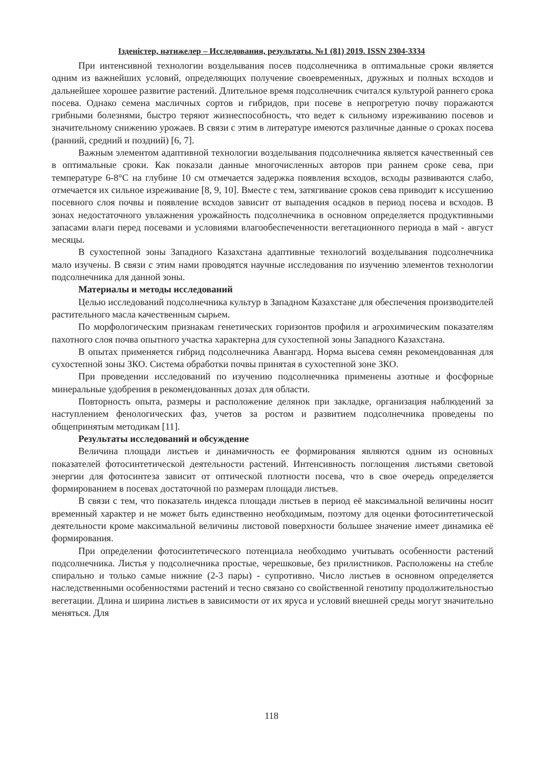Ізденістер, нәтижелер – Исследования, результаты. №1 (81) 2019. ISSN 2304-3334
При интенсивной технологии возделывания посев подсолнечника в оптимальные сроки является одним из важнейших условий, определяющих получение своевременных, дружных и полных всходов и дальнейшее хорошее развитие растений. Длительное время подсолнечник считался культурой раннего срока посева. Однако семена масличных сортов и гибридов, при посеве в непрогретую почву поражаются грибными болезнями, быстро теряют жизнеспособность, что ведет к сильному изреживанию посевов и значительному снижению урожаев. В связи с этим в литературе имеются различные данные о сроках посева (ранний, средний и поздний) [6, 7].
Важным элементом адаптивной технологии возделывания подсолнечника является качественный сев в оптимальные сроки. Как показали данные многочисленных авторов при раннем сроке сева, при температуре 6-8°С на глубине 10 см отмечается задержка появления всходов, всходы развиваются слабо, отмечается их сильное изреживание [8, 9, 10]. Вместе с тем, затягивание сроков сева приводит к иссушению посевного слоя почвы и появление всходов зависит от выпадения осадков в период посева и всходов. В зонах недостаточного увлажнения урожайность подсолнечника в основном определяется продуктивными запасами влаги перед посевами и условиями влагообеспеченности вегетационного периода в май - август месяцы.
В сухостепной зоны Западного Казахстана адаптивные технологий возделывания подсолнечника мало изучены. В связи с этим нами проводятся научные исследования по изучению элементов технологии подсолнечника для данной зоны.
Материалы и методы исследований
Целью исследований подсолнечника культур в Западном Казахстане для обеспечения производителей растительного масла качественным сырьем.
По морфологическим признакам генетических горизонтов профиля и агрохимическим показателям пахотного слоя почва опытного участка характерна для сухостепной зоны Западного Казахстана.
В опытах применяется гибрид подсолнечника Авангард. Норма высева семян рекомендованная для сухостепной зоны ЗКО. Система обработки почвы принятая в сухостепной зоне ЗКО.
При проведении исследований по изучению подсолнечника применены азотные и фосфорные минеральные удобрения в рекомендованных дозах для области.
Повторность опыта, размеры и расположение делянок при закладке, организация наблюдений за наступлением фенологических фаз, учетов за ростом и развитием подсолнечника проведены по общепринятым методикам [11].
Результаты исследований и обсуждение
Величина площади листьев и динамичность ее формирования являются одним из основных показателей фотосинтетической деятельности растений. Интенсивность поглощения листьями световой энергии для фотосинтеза зависит от оптической плотности посева, что в свое очередь определяется формированием в посевах достаточной по размерам площади листьев.
В связи с тем, что показатель индекса площади листьев в период её максимальной величины носит временный характер и не может быть единственно необходимым, поэтому для оценки фотосинтетической деятельности кроме максимальной величины листовой поверхности большее значение имеет динамика её формирования.
При определении фотосинтетического потенциала необходимо учитывать особенности растений подсолнечника. Листья у подсолнечника простые, черешковые, без прилистников. Расположены на стебле спирально и только самые нижние (2-3 пары) - супротивно. Число листьев в основном определяется наследственными особенностями растений и тесно связано со свойственной генотипу продолжительностью вегетации. Длина и ширина листьев в зависимости от их яруса и условий внешней среды могут значительно меняться. Для
118